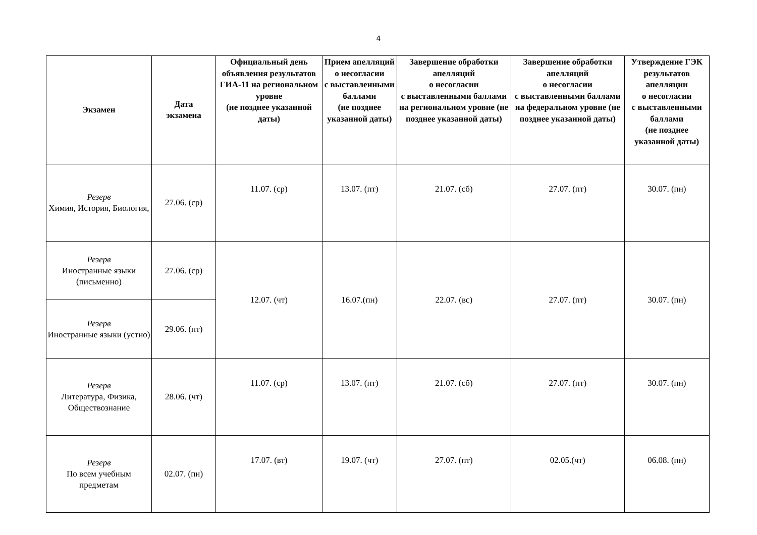4
| Экзамен | Дата экзамена | Официальный день объявления результатов ГИА-11 на региональном уровне (не позднее указанной даты) | Прием апелляций о несогласии с выставленными баллами (не позднее указанной даты) | Завершение обработки апелляций о несогласии с выставленными баллами на региональном уровне (не позднее указанной даты) | Завершение обработки апелляций о несогласии с выставленными баллами на федеральном уровне (не позднее указанной даты) | Утверждение ГЭК результатов апелляции о несогласии с выставленными баллами (не позднее указанной даты) |
| --- | --- | --- | --- | --- | --- | --- |
| Резерв Химия, История, Биология, | 27.06. (ср) | 11.07. (ср) | 13.07. (пт) | 21.07. (сб) | 27.07. (пт) | 30.07. (пн) |
| Резерв Иностранные языки (письменно) | 27.06. (ср) | 12.07. (чт) | 16.07.(пн) | 22.07. (вс) | 27.07. (пт) | 30.07. (пн) |
| Резерв Иностранные языки (устно) | 29.06. (пт) | | | | | |
| Резерв Литература, Физика, Обществознание | 28.06. (чт) | 11.07. (ср) | 13.07. (пт) | 21.07. (сб) | 27.07. (пт) | 30.07. (пн) |
| Резерв По всем учебным предметам | 02.07. (пн) | 17.07. (вт) | 19.07. (чт) | 27.07. (пт) | 02.05.(чт) | 06.08. (пн) |